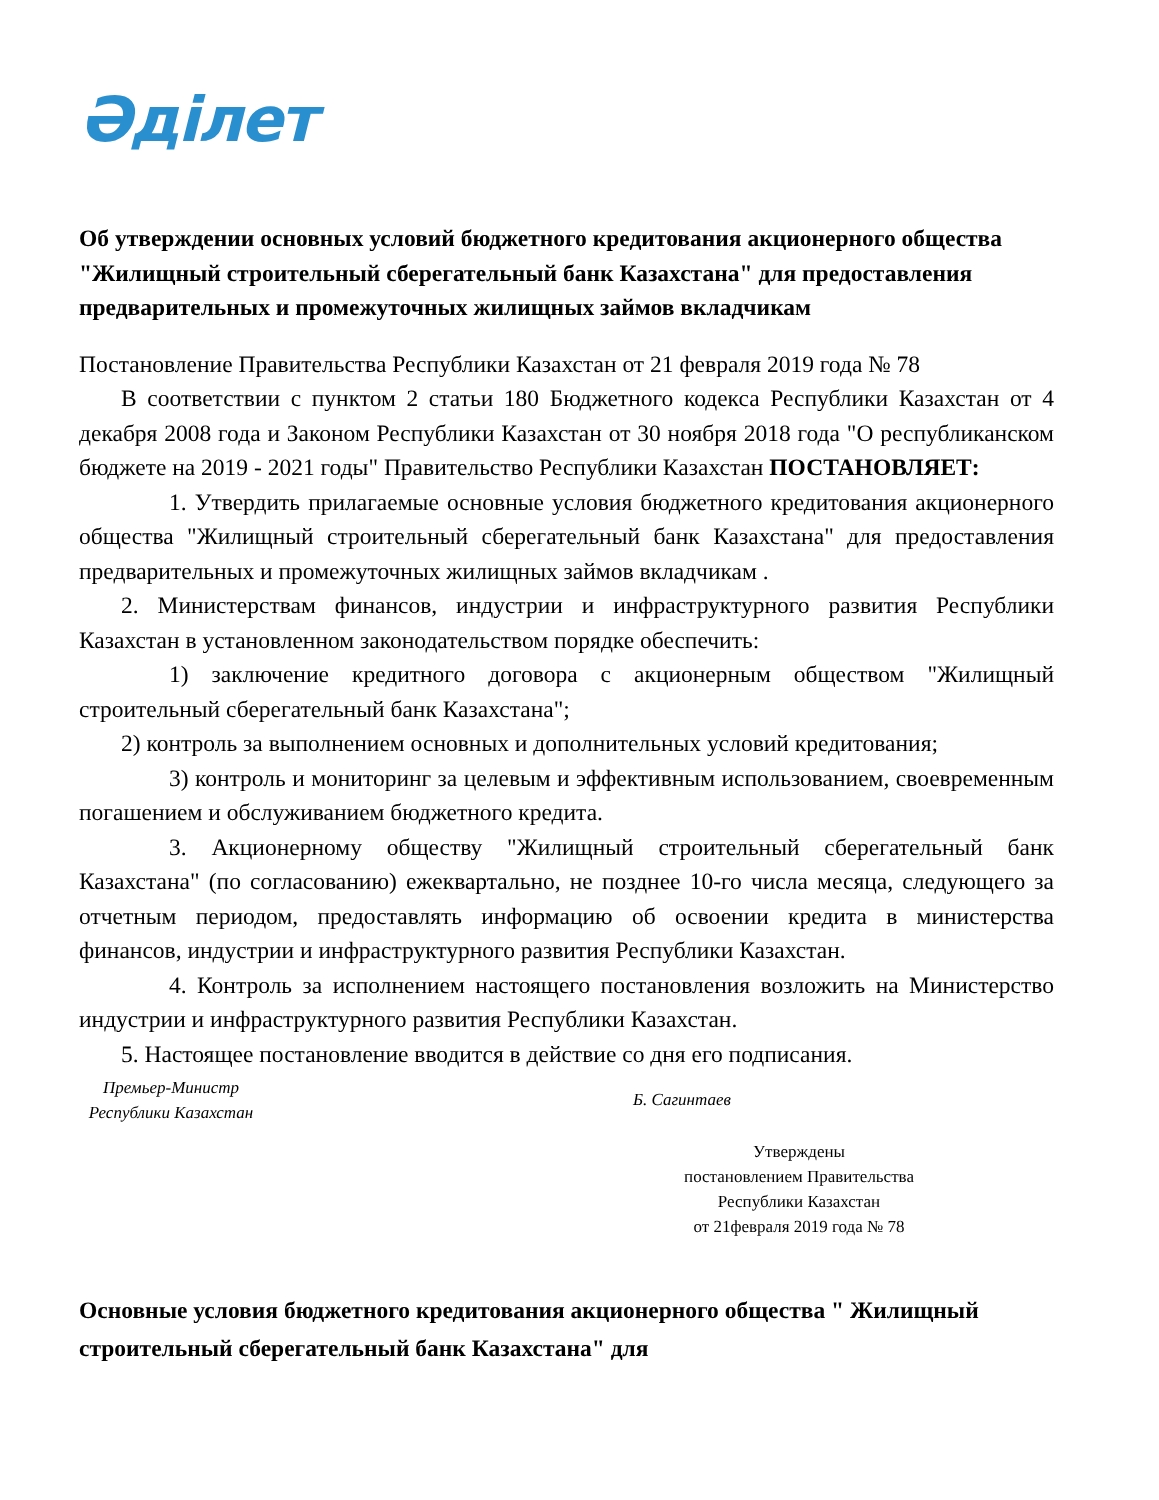Әділет
Об утверждении основных условий бюджетного кредитования акционерного общества "Жилищный строительный сберегательный банк Казахстана" для предоставления предварительных и промежуточных жилищных займов вкладчикам
Постановление Правительства Республики Казахстан от 21 февраля 2019 года № 78
В соответствии с пунктом 2 статьи 180 Бюджетного кодекса Республики Казахстан от 4 декабря 2008 года и Законом Республики Казахстан от 30 ноября 2018 года "О республиканском бюджете на 2019 - 2021 годы" Правительство Республики Казахстан ПОСТАНОВЛЯЕТ:
1. Утвердить прилагаемые основные условия бюджетного кредитования акционерного общества "Жилищный строительный сберегательный банк Казахстана" для предоставления предварительных и промежуточных жилищных займов вкладчикам .
2. Министерствам финансов, индустрии и инфраструктурного развития Республики Казахстан в установленном законодательством порядке обеспечить:
1) заключение кредитного договора с акционерным обществом "Жилищный строительный сберегательный банк Казахстана";
2) контроль за выполнением основных и дополнительных условий кредитования;
3) контроль и мониторинг за целевым и эффективным использованием, своевременным погашением и обслуживанием бюджетного кредита.
3. Акционерному обществу "Жилищный строительный сберегательный банк Казахстана" (по согласованию) ежеквартально, не позднее 10-го числа месяца, следующего за отчетным периодом, предоставлять информацию об освоении кредита в министерства финансов, индустрии и инфраструктурного развития Республики Казахстан.
4. Контроль за исполнением настоящего постановления возложить на Министерство индустрии и инфраструктурного развития Республики Казахстан.
5. Настоящее постановление вводится в действие со дня его подписания.
Премьер-Министр
Республики Казахстан
Б. Сагинтаев
Утверждены
постановлением Правительства
Республики Казахстан
от 21февраля 2019 года № 78
Основные условия бюджетного кредитования акционерного общества " Жилищный строительный сберегательный банк Казахстана" для